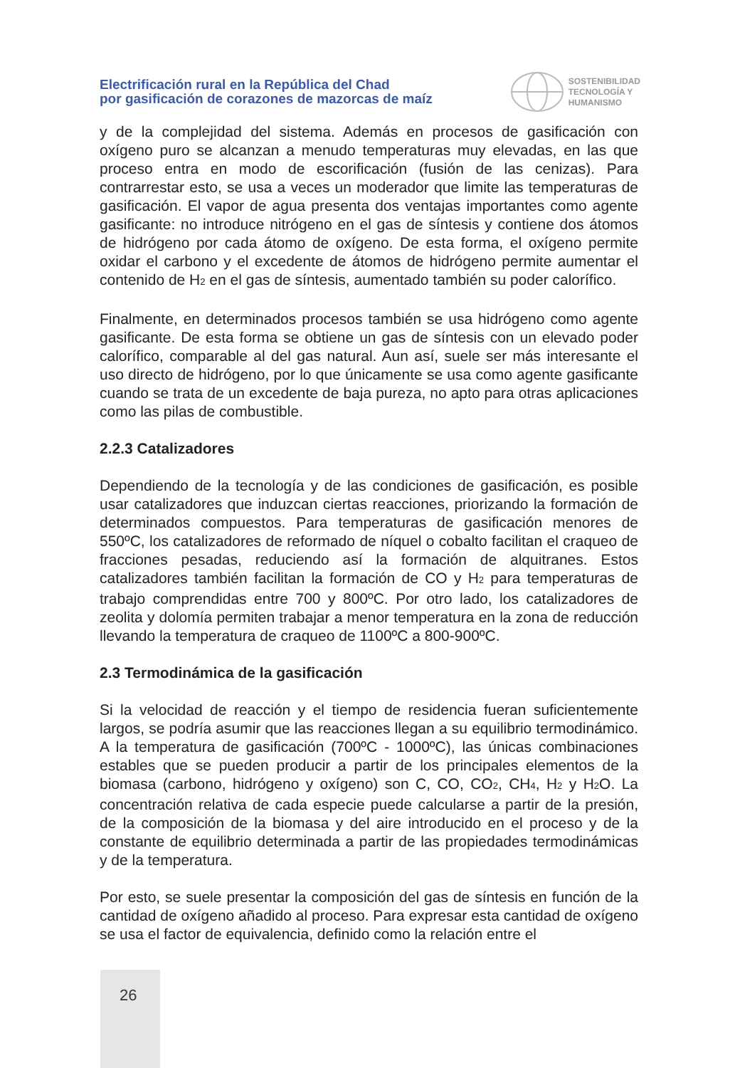Electrificación rural en la República del Chad
por gasificación de corazones de mazorcas de maíz
SOSTENIBILIDAD
TECNOLOGÍA Y
HUMANISMO
y de la complejidad del sistema. Además en procesos de gasificación con oxígeno puro se alcanzan a menudo temperaturas muy elevadas, en las que proceso entra en modo de escorificación (fusión de las cenizas). Para contrarrestar esto, se usa a veces un moderador que limite las temperaturas de gasificación. El vapor de agua presenta dos ventajas importantes como agente gasificante: no introduce nitrógeno en el gas de síntesis y contiene dos átomos de hidrógeno por cada átomo de oxígeno. De esta forma, el oxígeno permite oxidar el carbono y el excedente de átomos de hidrógeno permite aumentar el contenido de H<sub>2</sub> en el gas de síntesis, aumentado también su poder calorífico.
Finalmente, en determinados procesos también se usa hidrógeno como agente gasificante. De esta forma se obtiene un gas de síntesis con un elevado poder calorífico, comparable al del gas natural. Aun así, suele ser más interesante el uso directo de hidrógeno, por lo que únicamente se usa como agente gasificante cuando se trata de un excedente de baja pureza, no apto para otras aplicaciones como las pilas de combustible.
2.2.3 Catalizadores
Dependiendo de la tecnología y de las condiciones de gasificación, es posible usar catalizadores que induzcan ciertas reacciones, priorizando la formación de determinados compuestos. Para temperaturas de gasificación menores de 550ºC, los catalizadores de reformado de níquel o cobalto facilitan el craqueo de fracciones pesadas, reduciendo así la formación de alquitranes. Estos catalizadores también facilitan la formación de CO y H<sub>2</sub> para temperaturas de trabajo comprendidas entre 700 y 800ºC. Por otro lado, los catalizadores de zeolita y dolomía permiten trabajar a menor temperatura en la zona de reducción llevando la temperatura de craqueo de 1100ºC a 800-900ºC.
2.3 Termodinámica de la gasificación
Si la velocidad de reacción y el tiempo de residencia fueran suficientemente largos, se podría asumir que las reacciones llegan a su equilibrio termodinámico. A la temperatura de gasificación (700ºC - 1000ºC), las únicas combinaciones estables que se pueden producir a partir de los principales elementos de la biomasa (carbono, hidrógeno y oxígeno) son C, CO, CO<sub>2</sub>, CH<sub>4</sub>, H<sub>2</sub> y H<sub>2</sub>O. La concentración relativa de cada especie puede calcularse a partir de la presión, de la composición de la biomasa y del aire introducido en el proceso y de la constante de equilibrio determinada a partir de las propiedades termodinámicas y de la temperatura.
Por esto, se suele presentar la composición del gas de síntesis en función de la cantidad de oxígeno añadido al proceso. Para expresar esta cantidad de oxígeno se usa el factor de equivalencia, definido como la relación entre el
26